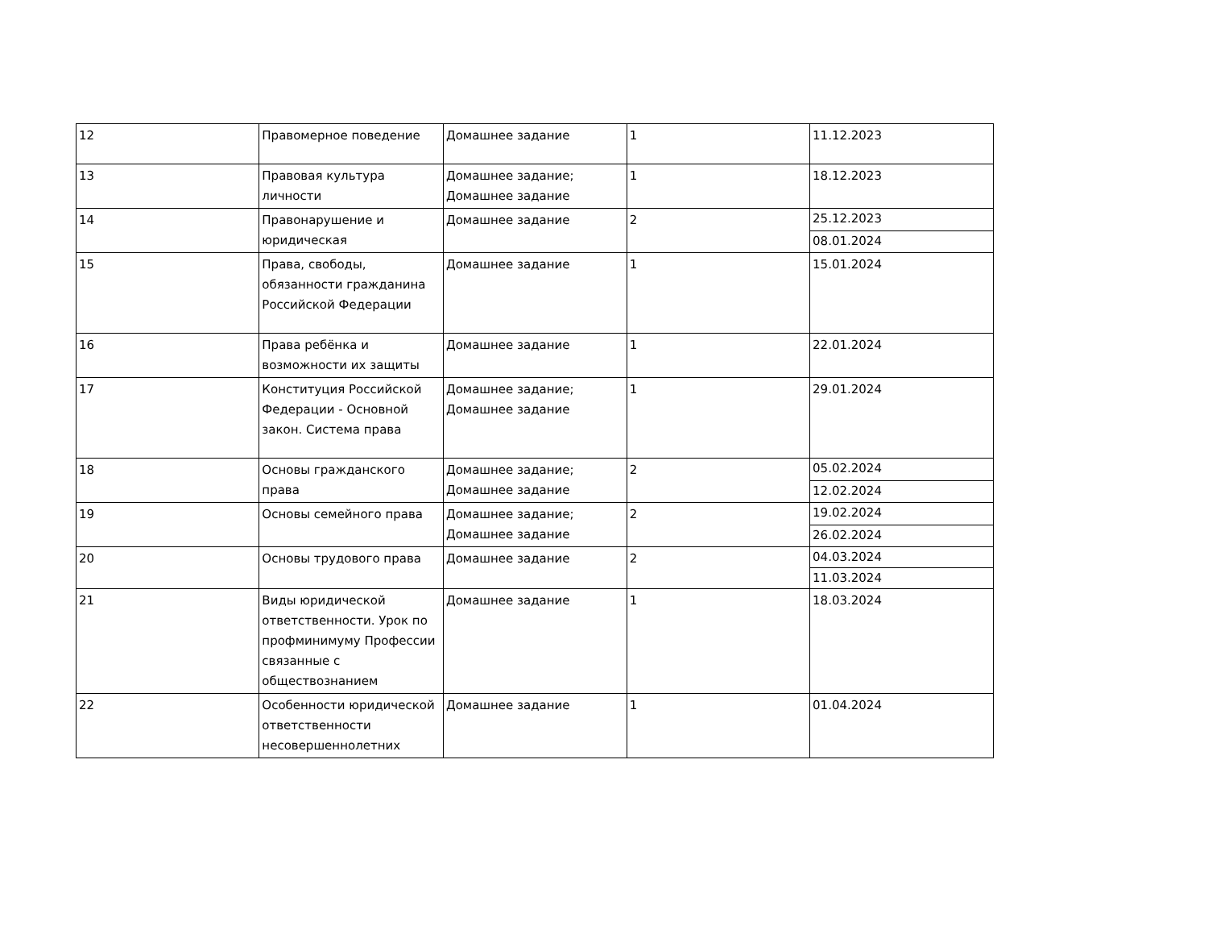| 12 | Правомерное поведение | Домашнее задание | 1 | 11.12.2023 |
| 13 | Правовая культура личности | Домашнее задание; Домашнее задание | 1 | 18.12.2023 |
| 14 | Правонарушение и юридическая | Домашнее задание | 2 | 25.12.2023 |
| | | | | 08.01.2024 |
| 15 | Права, свободы, обязанности гражданина Российской Федерации | Домашнее задание | 1 | 15.01.2024 |
| 16 | Права ребёнка и возможности их защиты | Домашнее задание | 1 | 22.01.2024 |
| 17 | Конституция Российской Федерации - Основной закон. Система права | Домашнее задание; Домашнее задание | 1 | 29.01.2024 |
| 18 | Основы гражданского права | Домашнее задание; Домашнее задание | 2 | 05.02.2024 |
| | | | | 12.02.2024 |
| 19 | Основы семейного права | Домашнее задание; Домашнее задание | 2 | 19.02.2024 |
| | | | | 26.02.2024 |
| 20 | Основы трудового права | Домашнее задание | 2 | 04.03.2024 |
| | | | | 11.03.2024 |
| 21 | Виды юридической ответственности. Урок по профминимуму Профессии связанные с обществознанием | Домашнее задание | 1 | 18.03.2024 |
| 22 | Особенности юридической ответственности несовершеннолетних | Домашнее задание | 1 | 01.04.2024 |